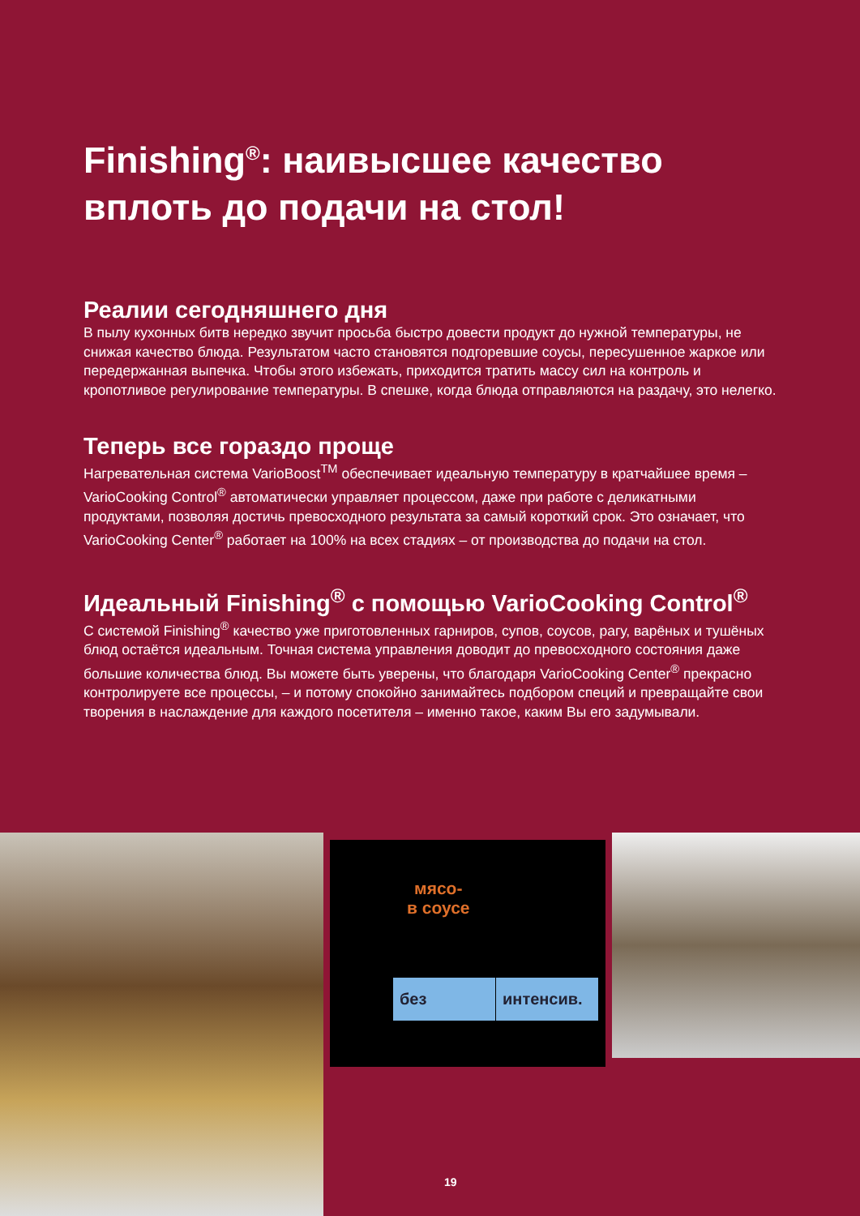Finishing<sup>®</sup>: наивысшее качество вплоть до подачи на стол!
Реалии сегодняшнего дня
В пылу кухонных битв нередко звучит просьба быстро довести продукт до нужной температуры, не снижая качество блюда. Результатом часто становятся подгоревшие соусы, пересушенное жаркое или передержанная выпечка. Чтобы этого избежать, приходится тратить массу сил на контроль и кропотливое регулирование температуры. В спешке, когда блюда отправляются на раздачу, это нелегко.
Теперь все гораздо проще
Нагревательная система VarioBoost<sup>TM</sup> обеспечивает идеальную температуру в кратчайшее время – VarioCooking Control<sup>®</sup> автоматически управляет процессом, даже при работе с деликатными продуктами, позволяя достичь превосходного результата за самый короткий срок. Это означает, что VarioCooking Center<sup>®</sup> работает на 100% на всех стадиях – от производства до подачи на стол.
Идеальный Finishing<sup>®</sup> с помощью VarioCooking Control<sup>®</sup>
С системой Finishing<sup>®</sup> качество уже приготовленных гарниров, супов, соусов, рагу, варёных и тушёных блюд остаётся идеальным. Точная система управления доводит до превосходного состояния даже большие количества блюд. Вы можете быть уверены, что благодаря VarioCooking Center<sup>®</sup> прекрасно контролируете все процессы, – и потому спокойно занимайтесь подбором специй и превращайте свои творения в наслаждение для каждого посетителя – именно такое, каким Вы его задумывали.
мясо-
в соусе
без интенсив.
19